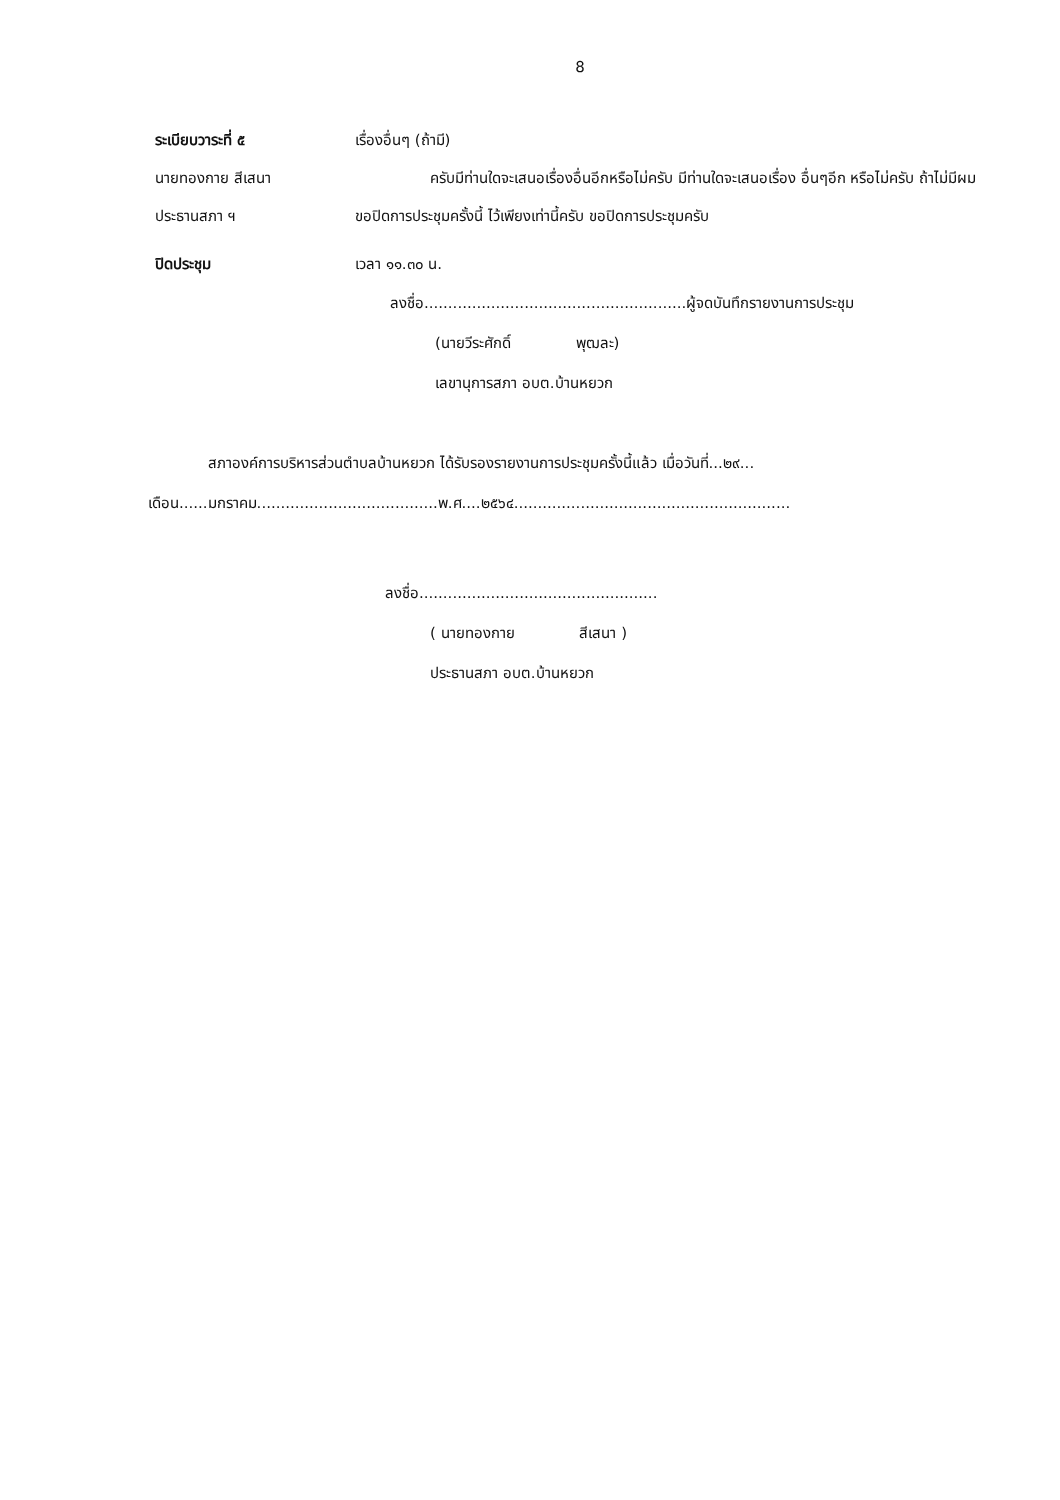8
ระเบียบวาระที่ ๕ เรื่องอื่นๆ (ถ้ามี)
นายทองกาย สีเสนา
ประธานสภา ฯ
     ครับมีท่านใดจะเสนอเรื่องอื่นอีกหรือไม่ครับ มีท่านใดจะเสนอเรื่อง อื่นๆอีก หรือไม่ครับ ถ้าไม่มีผมขอปิดการประชุมครั้งนี้ ไว้เพียงเท่านี้ครับ ขอปิดการประชุมครับ
ปิดประชุม เวลา ๑๑.๓๐ น.
ลงชื่อ.......................................................ผู้จดบันทึกรายงานการประชุม
   (นายวีระศักดิ์     พุฒละ)
   เลขานุการสภา อบต.บ้านหยวก
    สภาองค์การบริหารส่วนตำบลบ้านหยวก ได้รับรองรายงานการประชุมครั้งนี้แล้ว เมื่อวันที่...๒๙...
เดือน......มกราคม......................................พ.ศ....๒๕๖๔..........................................................
ลงชื่อ..................................................
   ( นายทองกาย     สีเสนา )
   ประธานสภา อบต.บ้านหยวก